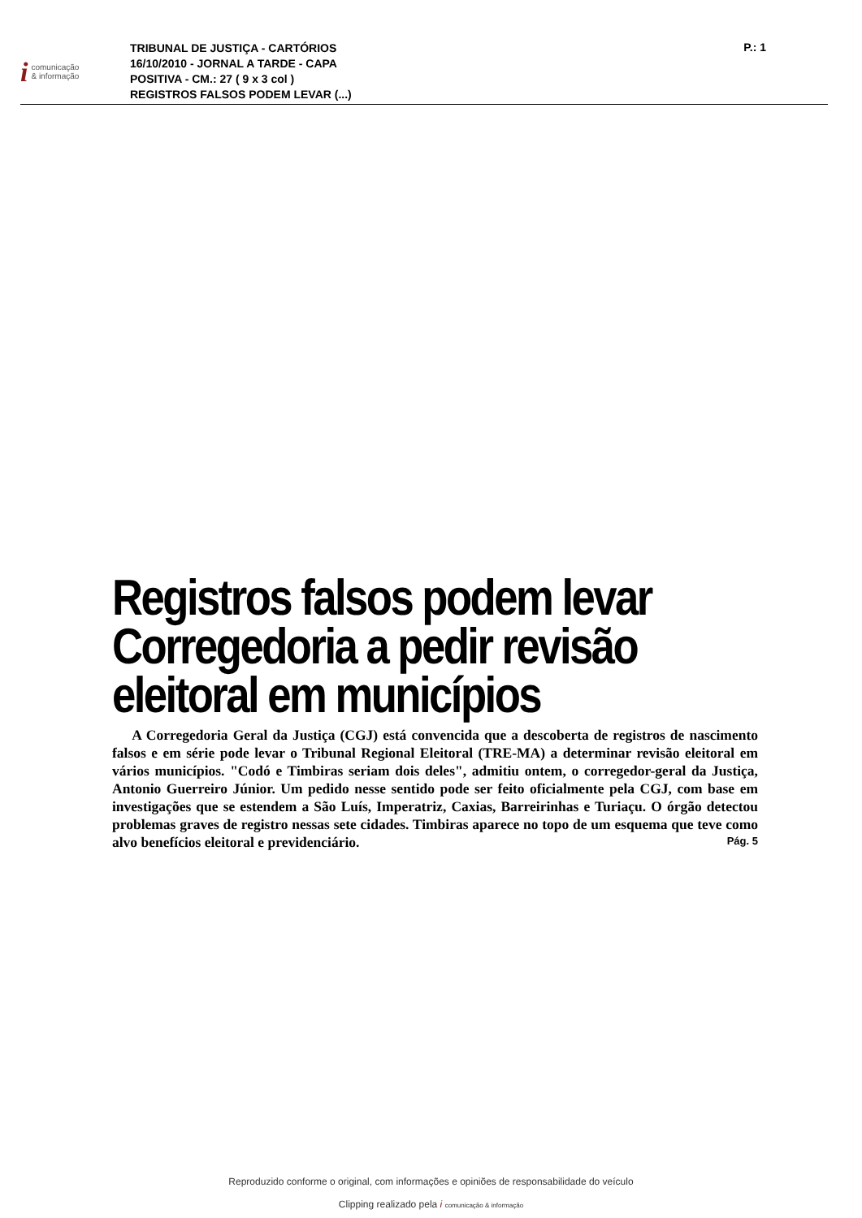icomunicação
& informação
TRIBUNAL DE JUSTIÇA - CARTÓRIOS
16/10/2010 - JORNAL A TARDE - CAPA
POSITIVA - CM.: 27 ( 9 x 3 col )
REGISTROS FALSOS PODEM LEVAR (...)
P.: 1
Registros falsos podem levar Corregedoria a pedir revisão eleitoral em municípios
A Corregedoria Geral da Justiça (CGJ) está convencida que a descoberta de registros de nascimento falsos e em série pode levar o Tribunal Regional Eleitoral (TRE-MA) a determinar revisão eleitoral em vários municípios. "Codó e Timbiras seriam dois deles", admitiu ontem, o corregedor-geral da Justiça, Antonio Guerreiro Júnior. Um pedido nesse sentido pode ser feito oficialmente pela CGJ, com base em investigações que se estendem a São Luís, Imperatriz, Caxias, Barreirinhas e Turiaçu. O órgão detectou problemas graves de registro nessas sete cidades. Timbiras aparece no topo de um esquema que teve como alvo benefícios eleitoral e previdenciário.
Pág. 5
Reproduzido conforme o original, com informações e opiniões de responsabilidade do veículo
Clipping realizado pela i comunicação & informação